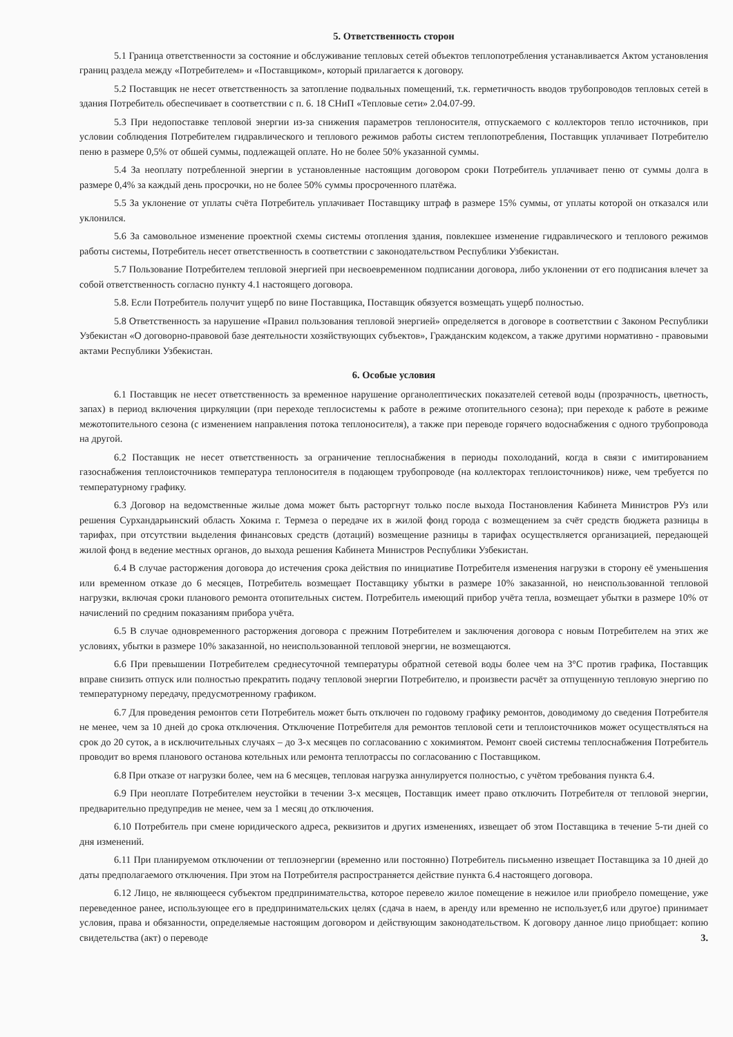5. Ответственность сторон
5.1 Граница ответственности за состояние и обслуживание тепловых сетей объектов теплопотребления устанавливается Актом установления границ раздела между «Потребителем» и «Поставщиком», который прилагается к договору.
5.2 Поставщик не несет ответственность за затопление подвальных помещений, т.к. герметичность вводов трубопроводов тепловых сетей в здания Потребитель обеспечивает в соответствии с п. 6. 18 СНиП «Тепловые сети» 2.04.07-99.
5.3 При недопоставке тепловой энергии из-за снижения параметров теплоносителя, отпускаемого с коллекторов тепло источников, при условии соблюдения Потребителем гидравлического и теплового режимов работы систем теплопотребления, Поставщик уплачивает Потребителю пеню в размере 0,5% от обшей суммы, подлежащей оплате. Но не более 50% указанной суммы.
5.4 За неоплату потребленной энергии в установленные настоящим договором сроки Потребитель уплачивает пеню от суммы долга в размере 0,4% за каждый день просрочки, но не более 50% суммы просроченного платёжа.
5.5 За уклонение от уплаты счёта Потребитель уплачивает Поставщику штраф в размере 15% суммы, от уплаты которой он отказался или уклонился.
5.6 За самовольное изменение проектной схемы системы отопления здания, повлекшее изменение гидравлического и теплового режимов работы системы, Потребитель несет ответственность в соответствии с законодательством Республики Узбекистан.
5.7 Пользование Потребителем тепловой энергией при несвоевременном подписании договора, либо уклонении от его подписания влечет за собой ответственность согласно пункту 4.1 настоящего договора.
5.8. Если Потребитель получит ущерб по вине Поставщика, Поставщик обязуется возмещать ущерб полностью.
5.8 Ответственность за нарушение «Правил пользования тепловой энергией» определяется в договоре в соответствии с Законом Республики Узбекистан «О договорно-правовой базе деятельности хозяйствующих субъектов», Гражданским кодексом, а также другими нормативно - правовыми актами Республики Узбекистан.
6. Особые условия
6.1 Поставщик не несет ответственность за временное нарушение органолептических показателей сетевой воды (прозрачность, цветность, запах) в период включения циркуляции (при переходе теплосистемы к работе в режиме отопительного сезона); при переходе к работе в режиме межотопительного сезона (с изменением направления потока теплоносителя), а также при переводе горячего водоснабжения с одного трубопровода на другой.
6.2 Поставщик не несет ответственность за ограничение теплоснабжения в периоды похолоданий, когда в связи с имитированием газоснабжения теплоисточников температура теплоносителя в подающем трубопроводе (на коллекторах теплоисточников) ниже, чем требуется по температурному графику.
6.3 Договор на ведомственные жилые дома может быть расторгнут только после выхода Постановления Кабинета Министров РУз или решения Сурхандарьинский область Хокима г. Термеза о передаче их в жилой фонд города с возмещением за счёт средств бюджета разницы в тарифах, при отсутствии выделения финансовых средств (дотаций) возмещение разницы в тарифах осуществляется организацией, передающей жилой фонд в ведение местных органов, до выхода решения Кабинета Министров Республики Узбекистан.
6.4 В случае расторжения договора до истечения срока действия по инициативе Потребителя изменения нагрузки в сторону её уменьшения или временном отказе до 6 месяцев, Потребитель возмещает Поставщику убытки в размере 10% заказанной, но неиспользованной тепловой нагрузки, включая сроки планового ремонта отопительных систем. Потребитель имеющий прибор учёта тепла, возмещает убытки в размере 10% от начислений по средним показаниям прибора учёта.
6.5 В случае одновременного расторжения договора с прежним Потребителем и заключения договора с новым Потребителем на этих же условиях, убытки в размере 10% заказанной, но неиспользованной тепловой энергии, не возмещаются.
6.6 При превышении Потребителем среднесуточной температуры обратной сетевой воды более чем на 3°С против графика, Поставщик вправе снизить отпуск или полностью прекратить подачу тепловой энергии Потребителю, и произвести расчёт за отпущенную тепловую энергию по температурному передачу, предусмотренному графиком.
6.7 Для проведения ремонтов сети Потребитель может быть отключен по годовому графику ремонтов, доводимому до сведения Потребителя не менее, чем за 10 дней до срока отключения. Отключение Потребителя для ремонтов тепловой сети и теплоисточников может осуществляться на срок до 20 суток, а в исключительных случаях – до 3-х месяцев по согласованию с хокимиятом. Ремонт своей системы теплоснабжения Потребитель проводит во время планового останова котельных или ремонта теплотрассы по согласованию с Поставщиком.
6.8 При отказе от нагрузки более, чем на 6 месяцев, тепловая нагрузка аннулируется полностью, с учётом требования пункта 6.4.
6.9 При неоплате Потребителем неустойки в течении 3-х месяцев, Поставщик имеет право отключить Потребителя от тепловой энергии, предварительно предупредив не менее, чем за 1 месяц до отключения.
6.10 Потребитель при смене юридического адреса, реквизитов и других изменениях, извещает об этом Поставщика в течение 5-ти дней со дня изменений.
6.11 При планируемом отключении от теплоэнергии (временно или постоянно) Потребитель письменно извещает Поставщика за 10 дней до даты предполагаемого отключения. При этом на Потребителя распространяется действие пункта 6.4 настоящего договора.
6.12 Лицо, не являющееся субъектом предпринимательства, которое перевело жилое помещение в нежилое или приобрело помещение, уже переведенное ранее, использующее его в предпринимательских целях (сдача в наем, в аренду или временно не использует,6 или другое) принимает условия, права и обязанности, определяемые настоящим договором и действующим законодательством. К договору данное лицо приобщает: копию свидетельства (акт) о переводе
3.